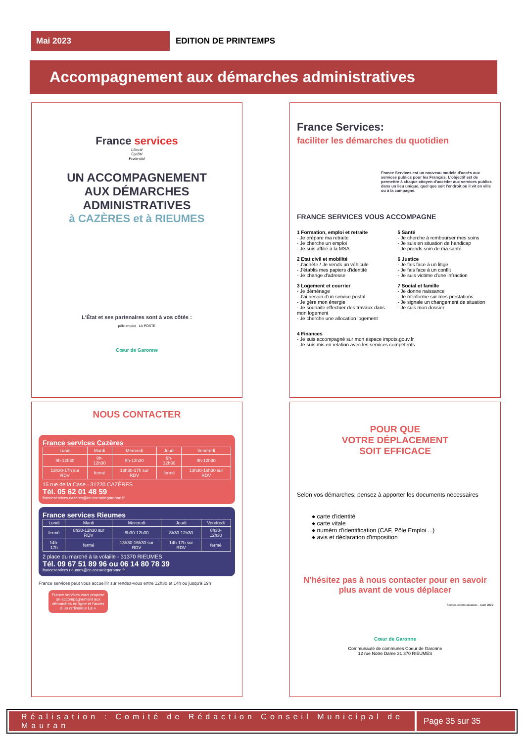Mai 2023
EDITION DE PRINTEMPS
Accompagnement aux démarches administratives
France services
Liberté
Égalité
Fraternité
UN ACCOMPAGNEMENT
AUX DÉMARCHES ADMINISTRATIVES
à CAZÈRES et à RIEUMES
L'État et ses partenaires sont à vos côtés :
pôle emploi LA POSTE
Cœur de Garonne
France Services:
faciliter les démarches du quotidien
France Services est un nouveau modèle d'accès aux services publics pour les Français. L'objectif est de permettre à chaque citoyen d'accéder aux services publics dans un lieu unique, quel que soit l'endroit où il vit en ville ou à la campagne.
FRANCE SERVICES VOUS ACCOMPAGNE
1 Formation, emploi et retraite
- Je prépare ma retraite
- Je cherche un emploi
- Je suis affilié à la MSA
2 Etat civil et mobilité
- J'achète / Je vends un véhicule
- J'établis mes papiers d'identité
- Je change d'adresse
3 Logement et courrier
- Je déménage
- J'ai besoin d'un service postal
- Je gère mon énergie
- Je souhaite effectuer des travaux dans mon logement
- Je cherche une allocation logement
5 Santé
- Je cherche à rembourser mes soins
- Je suis en situation de handicap
- Je prends soin de ma santé
6 Justice
- Je fais face à un litige
- Je fais face à un conflit
- Je suis victime d'une infraction
7 Social et famille
- Je donne naissance
- Je m'informe sur mes prestations
- Je signale un changement de situation
- Je suis mon dossier
4 Finances
- Je suis accompagné sur mon espace impots.gouv.fr
- Je suis mis en relation avec les services compétents
NOUS CONTACTER
France services Cazères
| Lundi | Mardi | Mercredi | Jeudi | Vendredi |
| --- | --- | --- | --- | --- |
| 9h-12h30 | 9h-12h30 | 9h-12h30 | 9h-12h30 | 9h-12h30 |
| 13h30-17h sur RDV | fermé | 13h30-17h sur RDV | fermé | 13h30-16h30 sur RDV |
15 rue de la Case - 31220 CAZÈRES
Tél. 05 62 01 48 59
franceservices.cazeres@cc-coeurdegaronne.fr
France services Rieumes
| Lundi | Mardi | Mercredi | Jeudi | Vendredi |
| --- | --- | --- | --- | --- |
| fermé | 8h30-12h30 sur RDV | 8h30-12h30 | 8h30-12h30 | 8h30-12h30 |
| 14h-17h | fermé | 13h30-16h30 sur RDV | 14h-17h sur RDV | fermé |
2 place du marché à la volaille - 31370 RIEUMES
Tél. 09 67 51 89 96 ou 06 14 80 78 39
franceservices.rieumes@cc-coeurdegaronne.fr
France services peut vous accueillir sur rendez-vous entre 12h30 et 14h ou jusqu'à 19h
France services vous propose un accompagnement aux démarches en ligne et l'accès à un ordinateur Le +
POUR QUE
VOTRE DÉPLACEMENT
SOIT EFFICACE
Selon vos démarches, pensez à apporter les documents nécessaires
● carte d'identité
● carte vitale
● numéro d'identification (CAF, Pôle Emploi ...)
● avis et déclaration d'imposition
N'hésitez pas à nous contacter pour en savoir plus avant de vous déplacer
Service communication - Août 2022
Cœur de Garonne
Communauté de communes Coeur de Garonne
12 rue Notre Dame 31 370 RIEUMES
Réalisation : Comité de Rédaction Conseil Municipal de Mauran
Page 35 sur 35